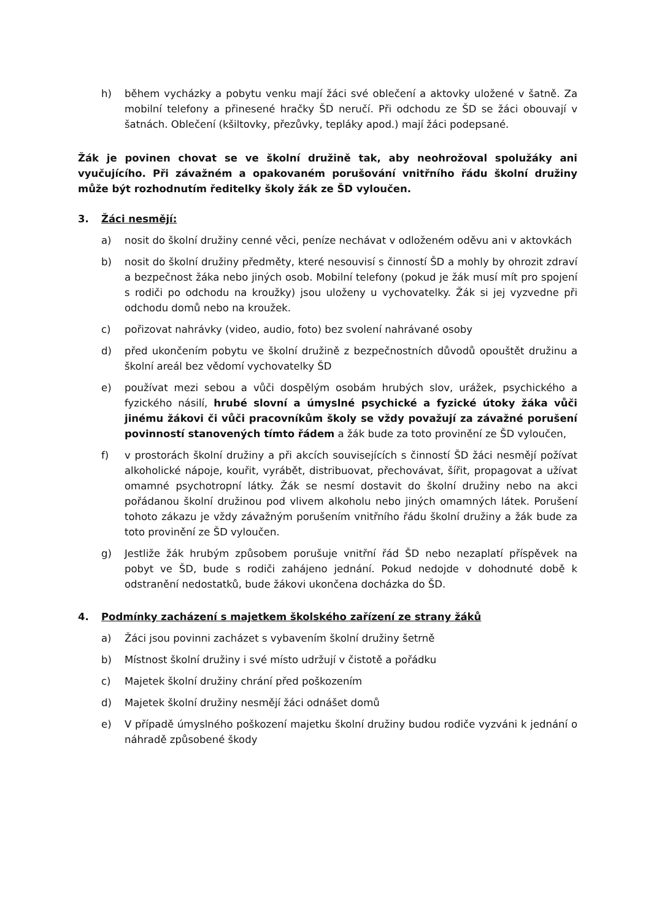h) během vycházky a pobytu venku mají žáci své oblečení a aktovky uložené v šatně. Za mobilní telefony a přinesené hračky ŠD neručí. Při odchodu ze ŠD se žáci obouvají v šatnách. Oblečení (kšiltovky, přezůvky, tepláky apod.) mají žáci podepsané.
Žák je povinen chovat se ve školní družině tak, aby neohrožoval spolužáky ani vyučujícího. Při závažném a opakovaném porušování vnitřního řádu školní družiny může být rozhodnutím ředitelky školy žák ze ŠD vyloučen.
3. Žáci nesmějí:
a) nosit do školní družiny cenné věci, peníze nechávat v odloženém oděvu ani v aktovkách
b) nosit do školní družiny předměty, které nesouvisí s činností ŠD a mohly by ohrozit zdraví a bezpečnost žáka nebo jiných osob. Mobilní telefony (pokud je žák musí mít pro spojení s rodiči po odchodu na kroužky) jsou uloženy u vychovatelky. Žák si jej vyzvedne při odchodu domů nebo na kroužek.
c) pořizovat nahrávky (video, audio, foto) bez svolení nahrávané osoby
d) před ukončením pobytu ve školní družině z bezpečnostních důvodů opouštět družinu a školní areál bez vědomí vychovatelky ŠD
e) používat mezi sebou a vůči dospělým osobám hrubých slov, urážek, psychického a fyzického násilí, hrubé slovní a úmyslné psychické a fyzické útoky žáka vůči jinému žákovi či vůči pracovníkům školy se vždy považují za závažné porušení povinností stanovených tímto řádem a žák bude za toto provinění ze ŠD vyloučen,
f) v prostorách školní družiny a při akcích souvisejících s činností ŠD žáci nesmějí požívat alkoholické nápoje, kouřit, vyrábět, distribuovat, přechovávat, šířit, propagovat a užívat omamné psychotropní látky. Žák se nesmí dostavit do školní družiny nebo na akci pořádanou školní družinou pod vlivem alkoholu nebo jiných omamných látek. Porušení tohoto zákazu je vždy závažným porušením vnitřního řádu školní družiny a žák bude za toto provinění ze ŠD vyloučen.
g) Jestliže žák hrubým způsobem porušuje vnitřní řád ŠD nebo nezaplatí příspěvek na pobyt ve ŠD, bude s rodiči zahájeno jednání. Pokud nedojde v dohodnuté době k odstranění nedostatků, bude žákovi ukončena docházka do ŠD.
4. Podmínky zacházení s majetkem školského zařízení ze strany žáků
a) Žáci jsou povinni zacházet s vybavením školní družiny šetrně
b) Místnost školní družiny i své místo udržují v čistotě a pořádku
c) Majetek školní družiny chrání před poškozením
d) Majetek školní družiny nesmějí žáci odnášet domů
e) V případě úmyslného poškození majetku školní družiny budou rodiče vyzváni k jednání o náhradě způsobené škody